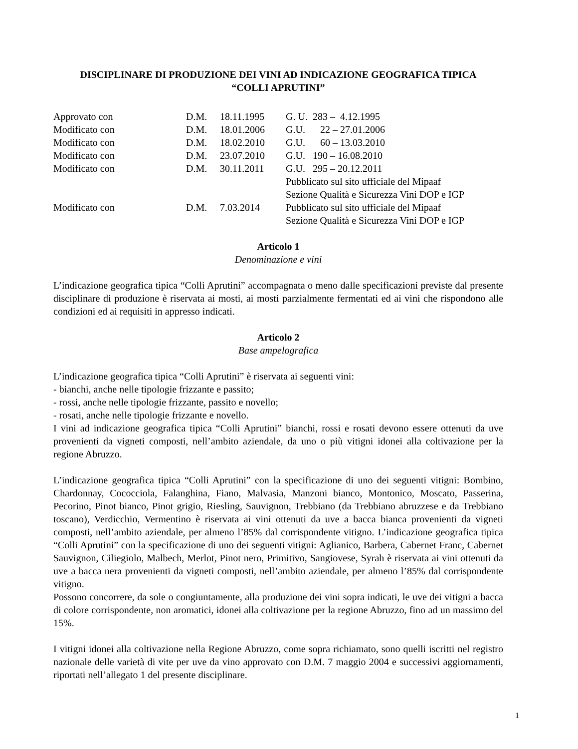DISCIPLINARE DI PRODUZIONE DEI VINI AD INDICAZIONE GEOGRAFICA TIPICA
“COLLI APRUTINI”
| Approvato con | D.M. | 18.11.1995 | G. U. 283 – 4.12.1995 |
| Modificato con | D.M. | 18.01.2006 | G.U. 22 – 27.01.2006 |
| Modificato con | D.M. | 18.02.2010 | G.U. 60 – 13.03.2010 |
| Modificato con | D.M. | 23.07.2010 | G.U. 190 – 16.08.2010 |
| Modificato con | D.M. | 30.11.2011 | G.U. 295 – 20.12.2011 Pubblicato sul sito ufficiale del Mipaaf Sezione Qualità e Sicurezza Vini DOP e IGP |
| Modificato con | D.M. | 7.03.2014 | Pubblicato sul sito ufficiale del Mipaaf Sezione Qualità e Sicurezza Vini DOP e IGP |
Articolo 1
Denominazione e vini
L’indicazione geografica tipica “Colli Aprutini” accompagnata o meno dalle specificazioni previste dal presente disciplinare di produzione è riservata ai mosti, ai mosti parzialmente fermentati ed ai vini che rispondono alle condizioni ed ai requisiti in appresso indicati.
Articolo 2
Base ampelografica
L’indicazione geografica tipica “Colli Aprutini” è riservata ai seguenti vini:
- bianchi, anche nelle tipologie frizzante e passito;
- rossi, anche nelle tipologie frizzante, passito e novello;
- rosati, anche nelle tipologie frizzante e novello.
I vini ad indicazione geografica tipica “Colli Aprutini” bianchi, rossi e rosati devono essere ottenuti da uve provenienti da vigneti composti, nell’ambito aziendale, da uno o più vitigni idonei alla coltivazione per la regione Abruzzo.
L’indicazione geografica tipica “Colli Aprutini” con la specificazione di uno dei seguenti vitigni: Bombino, Chardonnay, Cococciola, Falanghina, Fiano, Malvasia, Manzoni bianco, Montonico, Moscato, Passerina, Pecorino, Pinot bianco, Pinot grigio, Riesling, Sauvignon, Trebbiano (da Trebbiano abruzzese e da Trebbiano toscano), Verdicchio, Vermentino è riservata ai vini ottenuti da uve a bacca bianca provenienti da vigneti composti, nell’ambito aziendale, per almeno l’85% dal corrispondente vitigno. L’indicazione geografica tipica “Colli Aprutini” con la specificazione di uno dei seguenti vitigni: Aglianico, Barbera, Cabernet Franc, Cabernet Sauvignon, Ciliegiolo, Malbech, Merlot, Pinot nero, Primitivo, Sangiovese, Syrah è riservata ai vini ottenuti da uve a bacca nera provenienti da vigneti composti, nell’ambito aziendale, per almeno l’85% dal corrispondente vitigno.
Possono concorrere, da sole o congiuntamente, alla produzione dei vini sopra indicati, le uve dei vitigni a bacca di colore corrispondente, non aromatici, idonei alla coltivazione per la regione Abruzzo, fino ad un massimo del 15%.
I vitigni idonei alla coltivazione nella Regione Abruzzo, come sopra richiamato, sono quelli iscritti nel registro nazionale delle varietà di vite per uve da vino approvato con D.M. 7 maggio 2004 e successivi aggiornamenti, riportati nell’allegato 1 del presente disciplinare.
1